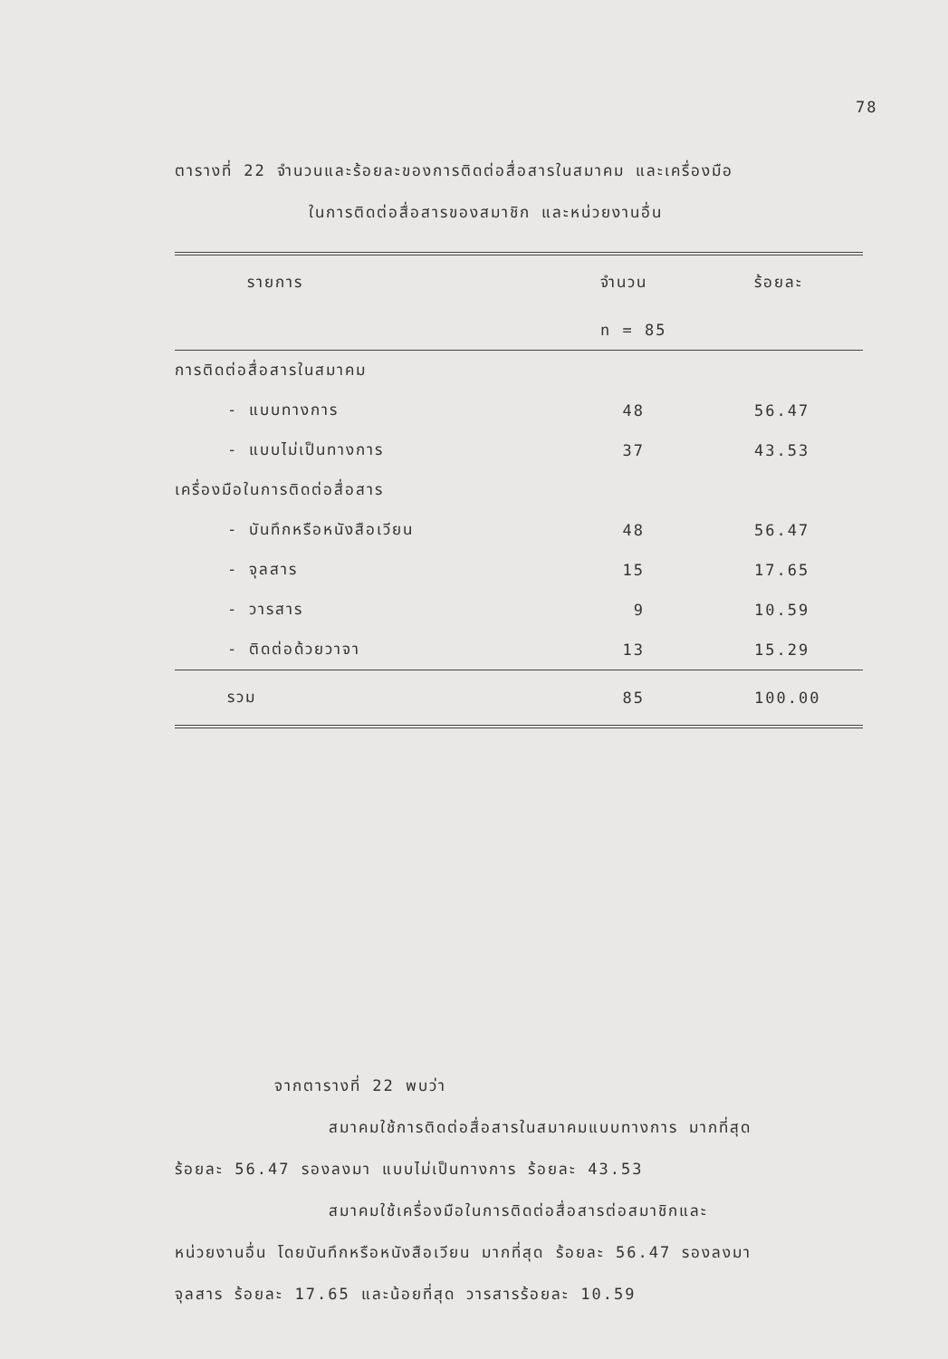78
ตารางที่ 22 จำนวนและร้อยละของการติดต่อสื่อสารในสมาคม และเครื่องมือ
ในการติดต่อสื่อสารของสมาชิก และหน่วยงานอื่น
| รายการ | จำนวน | ร้อยละ |
| --- | --- | --- |
| | n = 85 | |
| การติดต่อสื่อสารในสมาคม | | |
| - แบบทางการ | 48 | 56.47 |
| - แบบไม่เป็นทางการ | 37 | 43.53 |
| เครื่องมือในการติดต่อสื่อสาร | | |
| - บันทึกหรือหนังสือเวียน | 48 | 56.47 |
| - จุลสาร | 15 | 17.65 |
| - วารสาร | 9 | 10.59 |
| - ติดต่อด้วยวาจา | 13 | 15.29 |
| รวม | 85 | 100.00 |
จากตารางที่ 22 พบว่า
สมาคมใช้การติดต่อสื่อสารในสมาคมแบบทางการ มากที่สุด
ร้อยละ 56.47 รองลงมา แบบไม่เป็นทางการ ร้อยละ 43.53
สมาคมใช้เครื่องมือในการติดต่อสื่อสารต่อสมาชิกและ
หน่วยงานอื่น โดยบันทึกหรือหนังสือเวียน มากที่สุด ร้อยละ 56.47 รองลงมา
จุลสาร ร้อยละ 17.65 และน้อยที่สุด วารสารร้อยละ 10.59